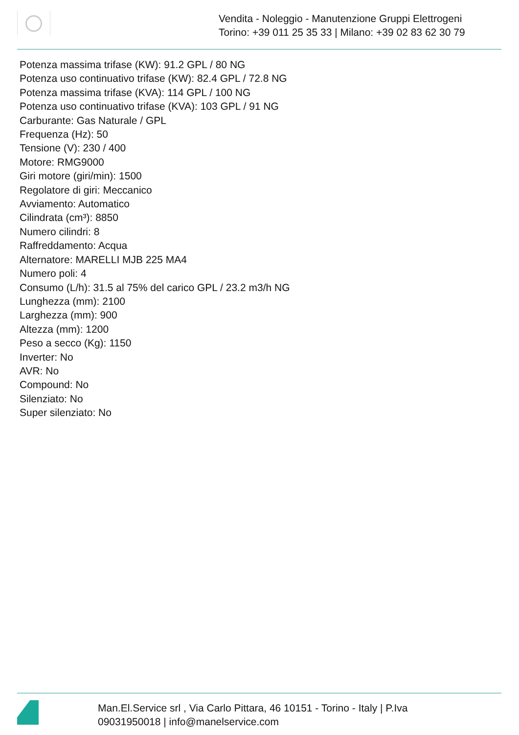Vendita - Noleggio - Manutenzione Gruppi Elettrogeni
Torino: +39 011 25 35 33 | Milano: +39 02 83 62 30 79
Potenza massima trifase (KW): 91.2 GPL / 80 NG
Potenza uso continuativo trifase (KW): 82.4 GPL / 72.8 NG
Potenza massima trifase (KVA): 114 GPL / 100 NG
Potenza uso continuativo trifase (KVA): 103 GPL / 91 NG
Carburante: Gas Naturale / GPL
Frequenza (Hz): 50
Tensione (V): 230 / 400
Motore: RMG9000
Giri motore (giri/min): 1500
Regolatore di giri: Meccanico
Avviamento: Automatico
Cilindrata (cm³): 8850
Numero cilindri: 8
Raffreddamento: Acqua
Alternatore: MARELLI MJB 225 MA4
Numero poli: 4
Consumo (L/h): 31.5 al 75% del carico GPL / 23.2 m3/h NG
Lunghezza (mm): 2100
Larghezza (mm): 900
Altezza (mm): 1200
Peso a secco (Kg): 1150
Inverter: No
AVR: No
Compound: No
Silenziato: No
Super silenziato: No
Man.El.Service srl , Via Carlo Pittara, 46 10151 - Torino - Italy | P.Iva 09031950018 | info@manelservice.com